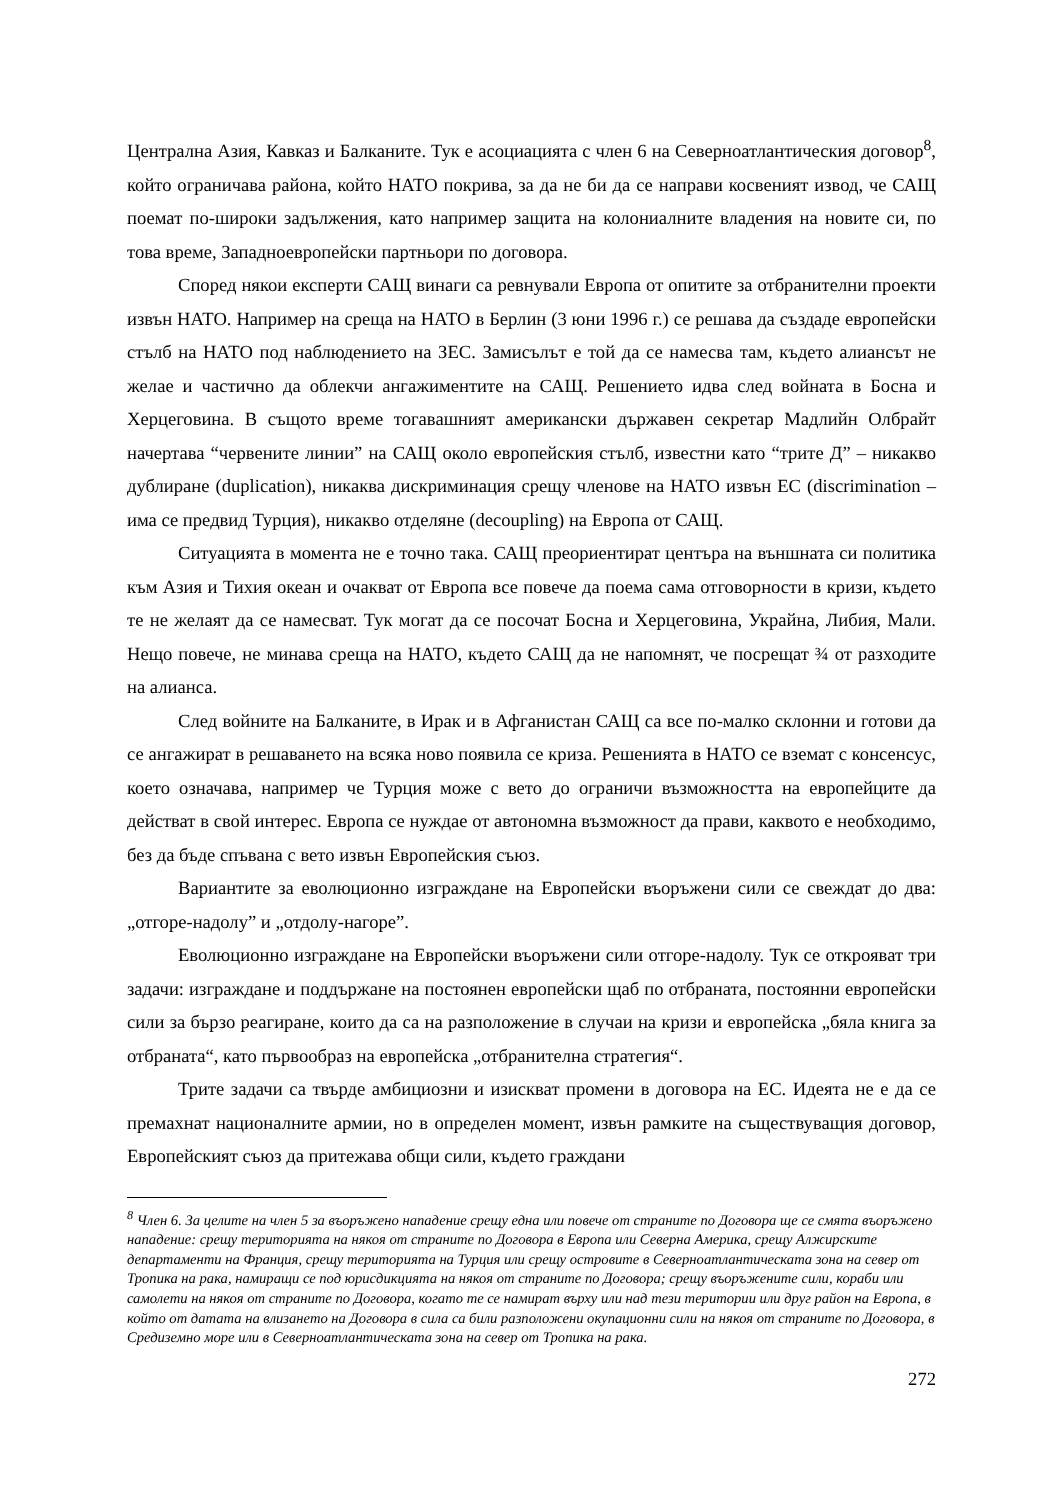Централна Азия, Кавказ и Балканите. Тук е асоциацията с член 6 на Северноатлантическия договор<sup>8</sup>, който ограничава района, който НАТО покрива, за да не би да се направи косвеният извод, че САЩ поемат по-широки задължения, като например защита на колониалните владения на новите си, по това време, Западноевропейски партньори по договора.
Според някои експерти САЩ винаги са ревнували Европа от опитите за отбранителни проекти извън НАТО. Например на среща на НАТО в Берлин (3 юни 1996 г.) се решава да създаде европейски стълб на НАТО под наблюдението на ЗЕС. Замисълът е той да се намесва там, където алиансът не желае и частично да облекчи ангажиментите на САЩ. Решението идва след войната в Босна и Херцеговина. В същото време тогавашният американски държавен секретар Мадлийн Олбрайт начертава “червените линии” на САЩ около европейския стълб, известни като “трите Д” – никакво дублиране (duplication), никаква дискриминация срещу членове на НАТО извън ЕС (discrimination – има се предвид Турция), никакво отделяне (decoupling) на Европа от САЩ.
Ситуацията в момента не е точно така. САЩ преориентират центъра на външната си политика към Азия и Тихия океан и очакват от Европа все повече да поема сама отговорности в кризи, където те не желаят да се намесват. Тук могат да се посочат Босна и Херцеговина, Украйна, Либия, Мали. Нещо повече, не минава среща на НАТО, където САЩ да не напомнят, че посрещат ¾ от разходите на алианса.
След войните на Балканите, в Ирак и в Афганистан САЩ са все по-малко склонни и готови да се ангажират в решаването на всяка ново появила се криза. Решенията в НАТО се вземат с консенсус, което означава, например че Турция може с вето до ограничи възможността на европейците да действат в свой интерес. Европа се нуждае от автономна възможност да прави, каквото е необходимо, без да бъде спъвана с вето извън Европейския съюз.
Вариантите за еволюционно изграждане на Европейски въоръжени сили се свеждат до два: „отгоре-надолу” и „отдолу-нагоре”.
Еволюционно изграждане на Европейски въоръжени сили отгоре-надолу. Тук се открояват три задачи: изграждане и поддържане на постоянен европейски щаб по отбраната, постоянни европейски сили за бързо реагиране, които да са на разположение в случаи на кризи и европейска „бяла книга за отбраната“, като първообраз на европейска „отбранителна стратегия“.
Трите задачи са твърде амбициозни и изискват промени в договора на ЕС. Идеята не е да се премахнат националните армии, но в определен момент, извън рамките на съществуващия договор, Европейският съюз да притежава общи сили, където граждани
<sup>8</sup> Член 6. За целите на член 5 за въоръжено нападение срещу една или повече от страните по Договора ще се смята въоръжено нападение: срещу територията на някоя от страните по Договора в Европа или Северна Америка, срещу Алжирските департаменти на Франция, срещу територията на Турция или срещу островите в Северноатлантическата зона на север от Тропика на рака, намиращи се под юрисдикцията на някоя от страните по Договора; срещу въоръжените сили, кораби или самолети на някоя от страните по Договора, когато те се намират върху или над тези територии или друг район на Европа, в който от датата на влизането на Договора в сила са били разположени окупационни сили на някоя от страните по Договора, в Средиземно море или в Северноатлантическата зона на север от Тропика на рака.
272